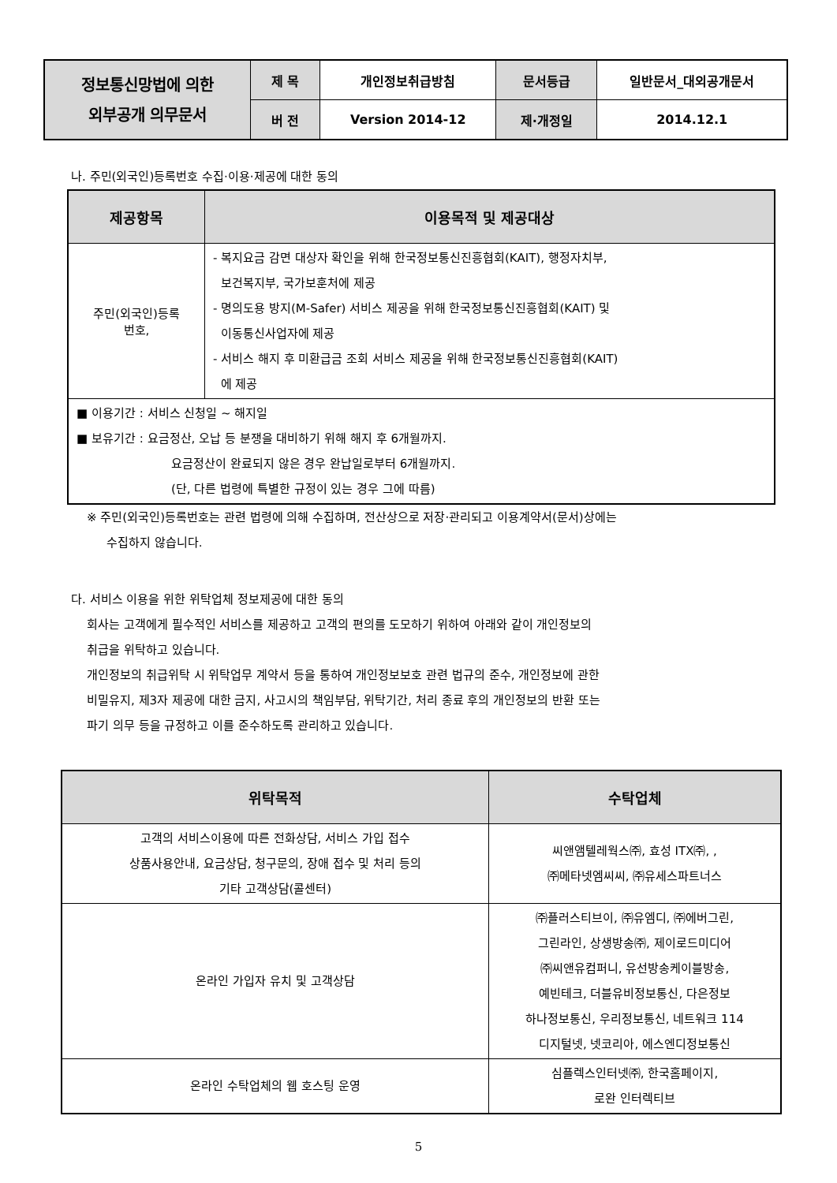| 정보통신망법에 의한 외부공개 의무문서 | 제 목 | 개인정보취급방침 | 문서등급 | 일반문서_대외공개문서 |
| | 버 전 | Version 2014-12 | 제·개정일 | 2014.12.1 |
나. 주민(외국인)등록번호 수집·이용·제공에 대한 동의
| 제공항목 | 이용목적 및 제공대상 |
| --- | --- |
| 주민(외국인)등록 번호, | - 복지요금 감면 대상자 확인을 위해 한국정보통신진흥협회(KAIT), 행정자치부, 보건복지부, 국가보훈처에 제공 - 명의도용 방지(M-Safer) 서비스 제공을 위해 한국정보통신진흥협회(KAIT) 및 이동통신사업자에 제공 - 서비스 해지 후 미환급금 조회 서비스 제공을 위해 한국정보통신진흥협회(KAIT) 에 제공 |
| ■ 이용기간 : 서비스 신청일 ~ 해지일 ■ 보유기간 : 요금정산, 오납 등 분쟁을 대비하기 위해 해지 후 6개월까지. 요금정산이 완료되지 않은 경우 완납일로부터 6개월까지. (단, 다른 법령에 특별한 규정이 있는 경우 그에 따름) | |
※ 주민(외국인)등록번호는 관련 법령에 의해 수집하며, 전산상으로 저장·관리되고 이용계약서(문서)상에는
수집하지 않습니다.
다. 서비스 이용을 위한 위탁업체 정보제공에 대한 동의
회사는 고객에게 필수적인 서비스를 제공하고 고객의 편의를 도모하기 위하여 아래와 같이 개인정보의
취급을 위탁하고 있습니다.
개인정보의 취급위탁 시 위탁업무 계약서 등을 통하여 개인정보보호 관련 법규의 준수, 개인정보에 관한
비밀유지, 제3자 제공에 대한 금지, 사고시의 책임부담, 위탁기간, 처리 종료 후의 개인정보의 반환 또는
파기 의무 등을 규정하고 이를 준수하도록 관리하고 있습니다.
| 위탁목적 | 수탁업체 |
| --- | --- |
| 고객의 서비스이용에 따른 전화상담, 서비스 가입 접수 상품사용안내, 요금상담, 청구문의, 장애 접수 및 처리 등의 기타 고객상담(콜센터) | 씨앤앰텔레웍스㈜, 효성 ITX㈜, , ㈜메타넷엠씨씨, ㈜유세스파트너스 |
| 온라인 가입자 유치 및 고객상담 | ㈜플러스티브이, ㈜유엠디, ㈜에버그린, 그린라인, 상생방송㈜, 제이로드미디어 ㈜씨앤유컴퍼니, 유선방송케이블방송, 예빈테크, 더블유비정보통신, 다은정보 하나정보통신, 우리정보통신, 네트워크 114 디지털넷, 넷코리아, 에스엔디정보통신 |
| 온라인 수탁업체의 웹 호스팅 운영 | 심플렉스인터넷㈜, 한국홈페이지, 로완 인터렉티브 |
5